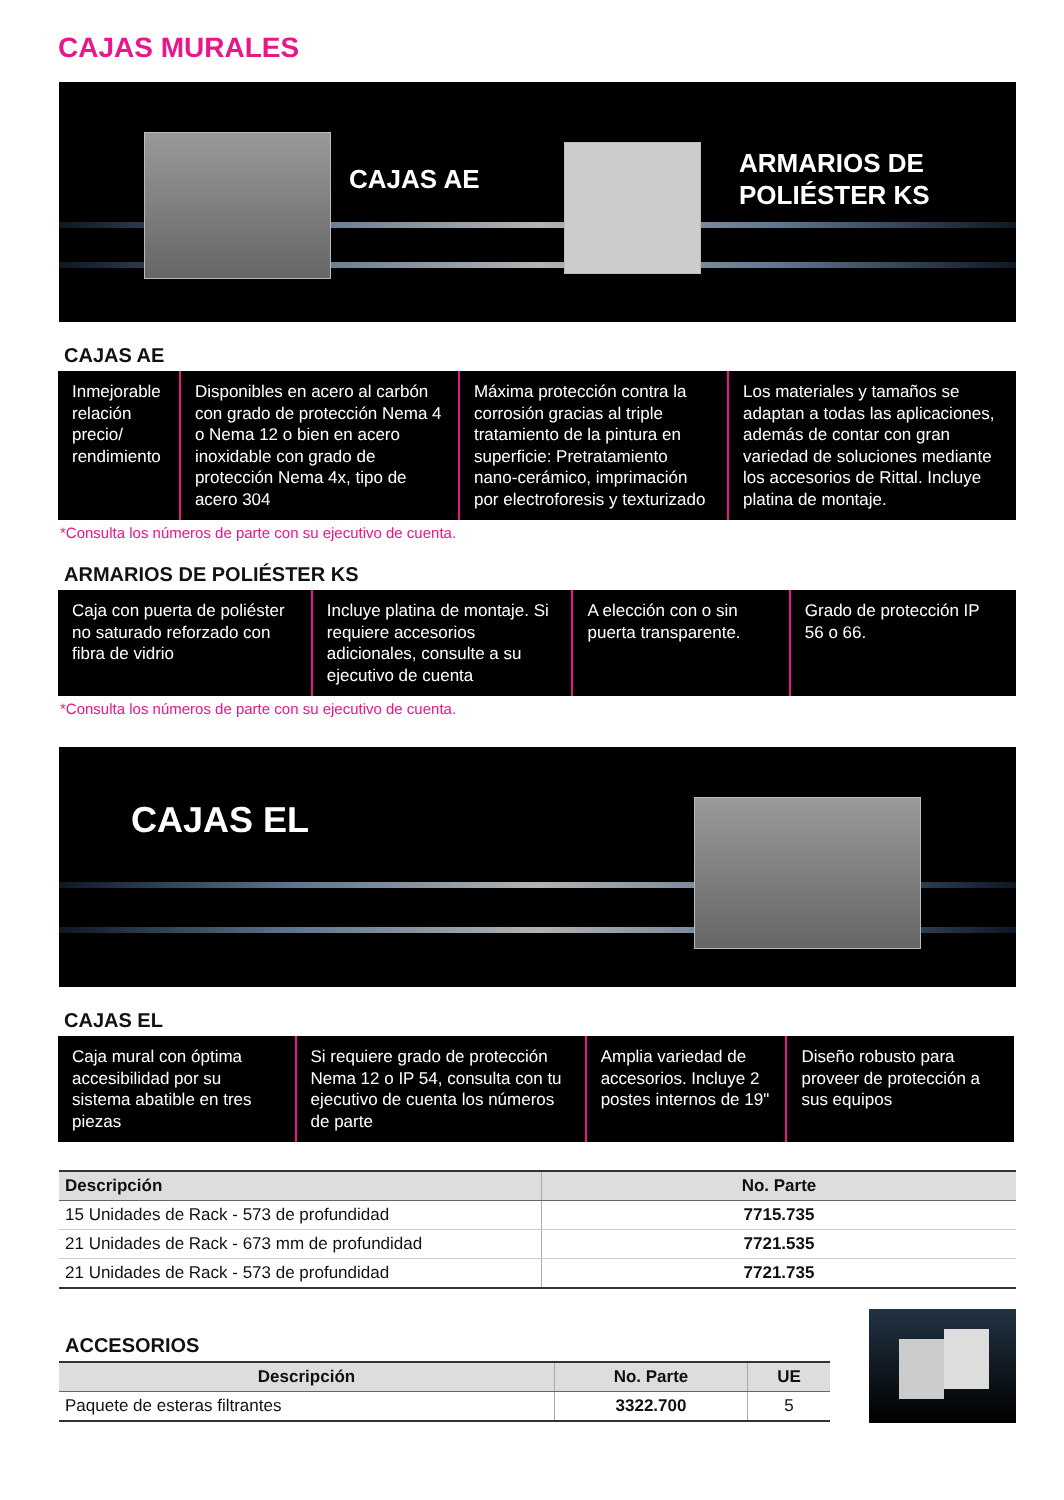CAJAS MURALES
CAJAS AE
ARMARIOS DE
POLIÉSTER KS
CAJAS AE
Inmejorable relación precio/ rendimiento
Disponibles en acero al carbón con grado de protección Nema 4 o Nema 12 o bien en acero inoxidable con grado de protección Nema 4x, tipo de acero 304
Máxima protección contra la corrosión gracias al triple tratamiento de la pintura en superficie: Pretratamiento nano-cerámico, imprimación por electroforesis y texturizado
Los materiales y tamaños se adaptan a todas las aplicaciones, además de contar con gran variedad de soluciones mediante los accesorios de Rittal. Incluye platina de montaje.
*Consulta los números de parte con su ejecutivo de cuenta.
ARMARIOS DE POLIÉSTER KS
Caja con puerta de poliéster no saturado reforzado con fibra de vidrio
Incluye platina de montaje. Si requiere accesorios adicionales, consulte a su ejecutivo de cuenta
A elección con o sin puerta transparente.
Grado de protección IP 56 o 66.
*Consulta los números de parte con su ejecutivo de cuenta.
CAJAS EL
CAJAS EL
Caja mural con óptima accesibilidad por su sistema abatible en tres piezas
Si requiere grado de protección Nema 12 o IP 54, consulta con tu ejecutivo de cuenta los números de parte
Amplia variedad de accesorios. Incluye 2 postes internos de 19"
Diseño robusto para proveer de protección a sus equipos
| Descripción | No. Parte |
| --- | --- |
| 15 Unidades de Rack - 573 de profundidad | 7715.735 |
| 21 Unidades de Rack - 673 mm de profundidad | 7721.535 |
| 21 Unidades de Rack - 573 de profundidad | 7721.735 |
ACCESORIOS
| Descripción | No. Parte | UE |
| --- | --- | --- |
| Paquete de esteras filtrantes | 3322.700 | 5 |